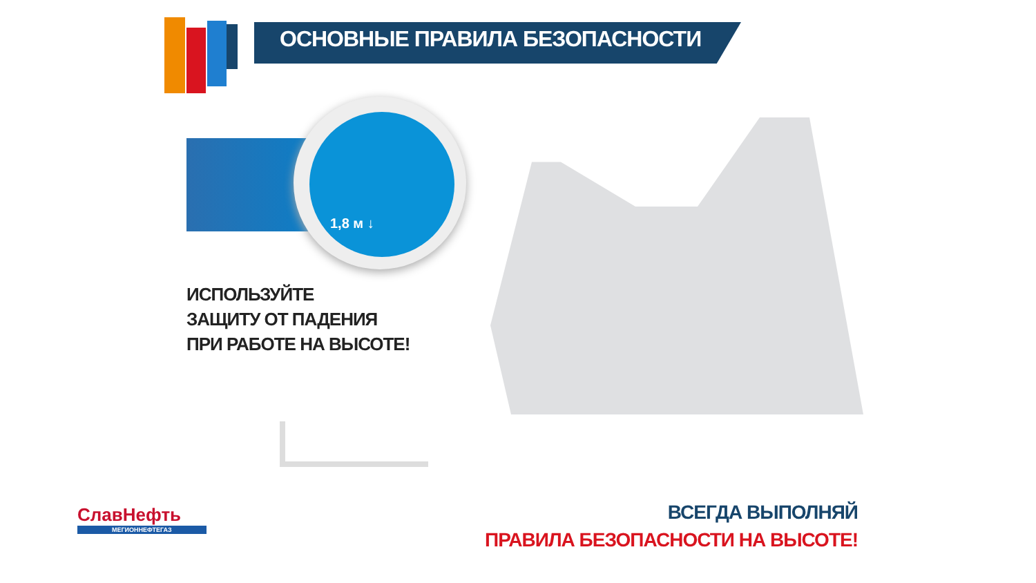ОСНОВНЫЕ ПРАВИЛА БЕЗОПАСНОСТИ
1,8 м ↓
ИСПОЛЬЗУЙТЕ
ЗАЩИТУ ОТ ПАДЕНИЯ
ПРИ РАБОТЕ НА ВЫСОТЕ!
СлавНефть
МЕГИОННЕФТЕГАЗ
ВСЕГДА ВЫПОЛНЯЙ
ПРАВИЛА БЕЗОПАСНОСТИ НА ВЫСОТЕ!